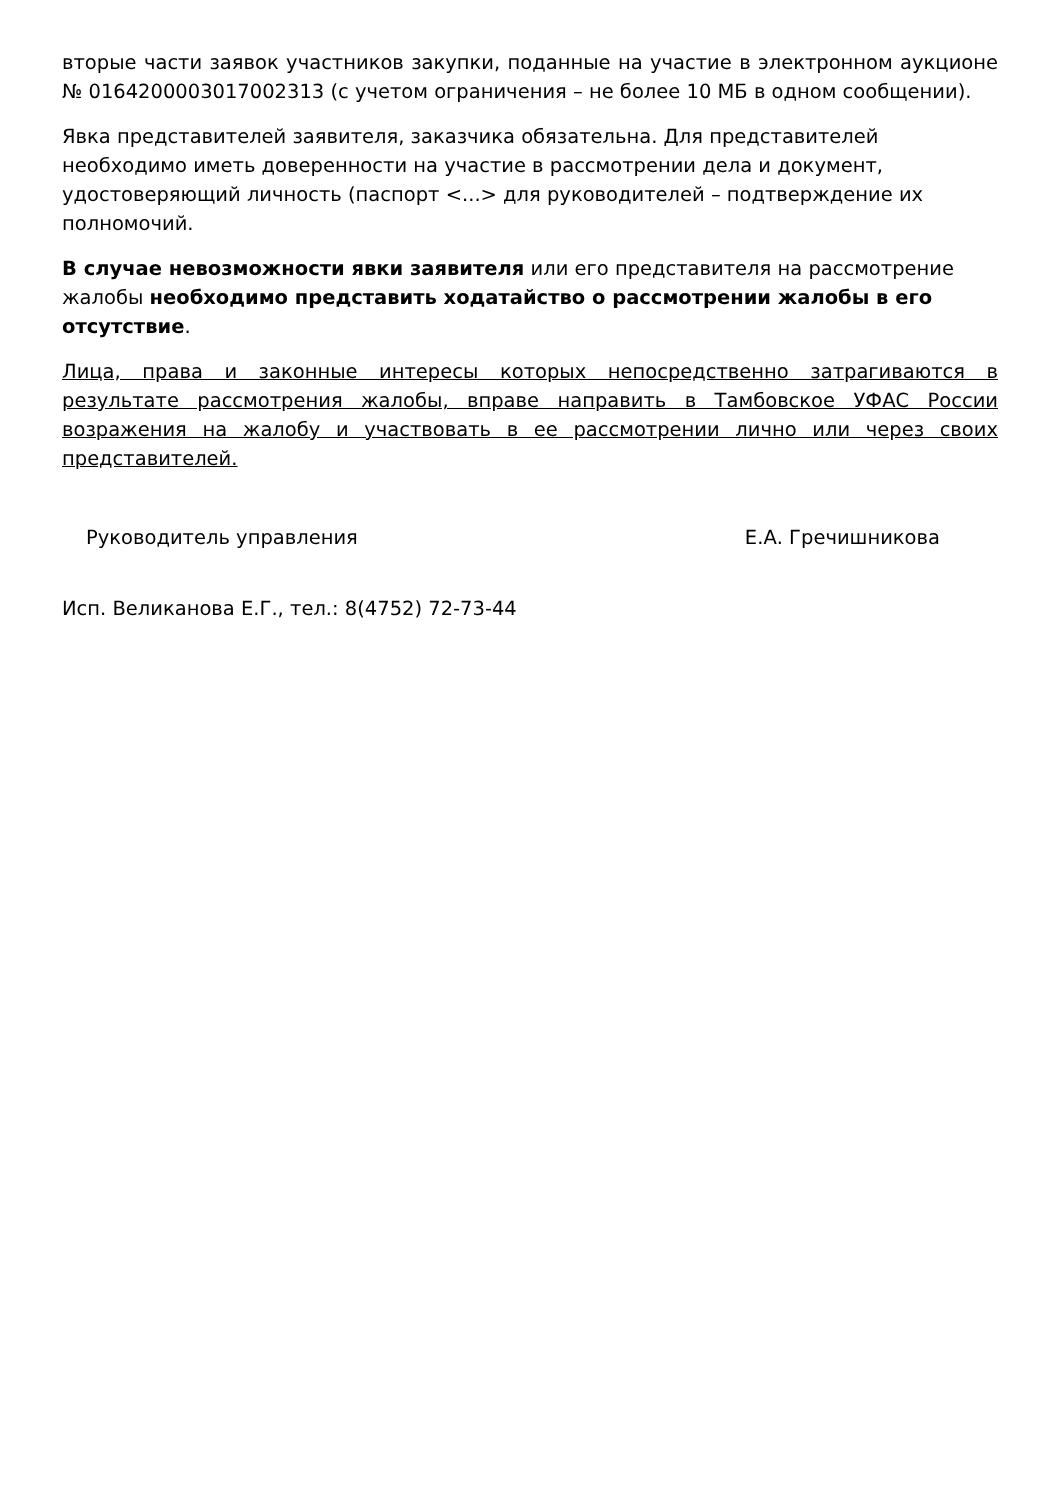вторые части заявок участников закупки, поданные на участие в электронном аукционе № 0164200003017002313 (с учетом ограничения – не более 10 МБ в одном сообщении).
Явка представителей заявителя, заказчика обязательна. Для представителей необходимо иметь доверенности на участие в рассмотрении дела и документ, удостоверяющий личность (паспорт <...> для руководителей – подтверждение их полномочий.
В случае невозможности явки заявителя или его представителя на рассмотрение жалобы необходимо представить ходатайство о рассмотрении жалобы в его отсутствие.
Лица, права и законные интересы которых непосредственно затрагиваются в результате рассмотрения жалобы, вправе направить в Тамбовское УФАС России возражения на жалобу и участвовать в ее рассмотрении лично или через своих представителей.
Руководитель управления Е.А. Гречишникова
Исп. Великанова Е.Г., тел.: 8(4752) 72-73-44